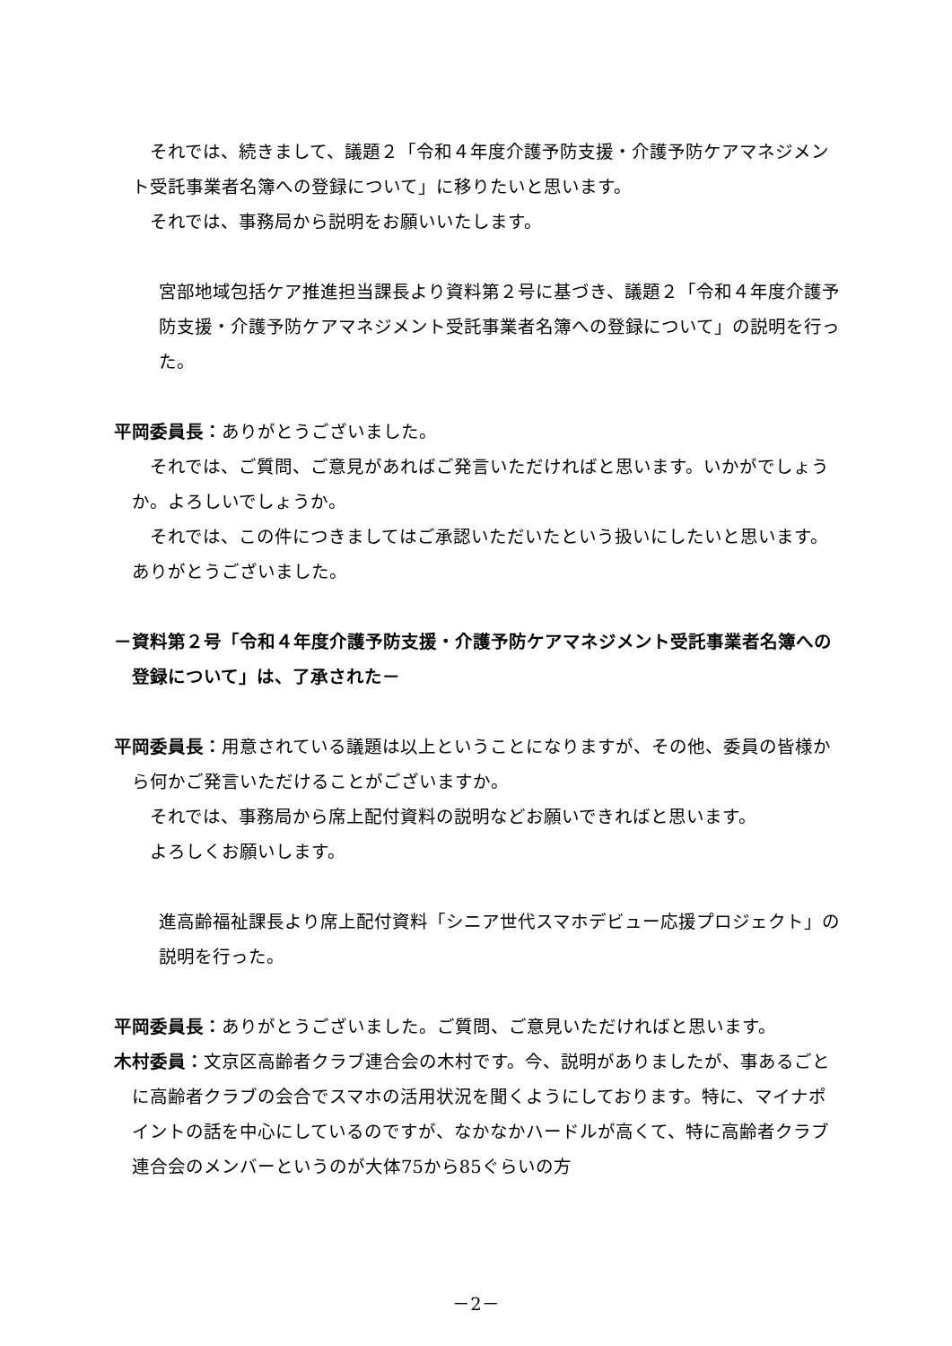それでは、続きまして、議題２「令和４年度介護予防支援・介護予防ケアマネジメント受託事業者名簿への登録について」に移りたいと思います。
それでは、事務局から説明をお願いいたします。
宮部地域包括ケア推進担当課長より資料第２号に基づき、議題２「令和４年度介護予防支援・介護予防ケアマネジメント受託事業者名簿への登録について」の説明を行った。
平岡委員長：ありがとうございました。
それでは、ご質問、ご意見があればご発言いただければと思います。いかがでしょうか。よろしいでしょうか。
それでは、この件につきましてはご承認いただいたという扱いにしたいと思います。ありがとうございました。
－資料第２号「令和４年度介護予防支援・介護予防ケアマネジメント受託事業者名簿への登録について」は、了承された－
平岡委員長：用意されている議題は以上ということになりますが、その他、委員の皆様から何かご発言いただけることがございますか。
それでは、事務局から席上配付資料の説明などお願いできればと思います。
よろしくお願いします。
進高齢福祉課長より席上配付資料「シニア世代スマホデビュー応援プロジェクト」の説明を行った。
平岡委員長：ありがとうございました。ご質問、ご意見いただければと思います。
木村委員：文京区高齢者クラブ連合会の木村です。今、説明がありましたが、事あるごとに高齢者クラブの会合でスマホの活用状況を聞くようにしております。特に、マイナポイントの話を中心にしているのですが、なかなかハードルが高くて、特に高齢者クラブ連合会のメンバーというのが大体75から85ぐらいの方
－2－